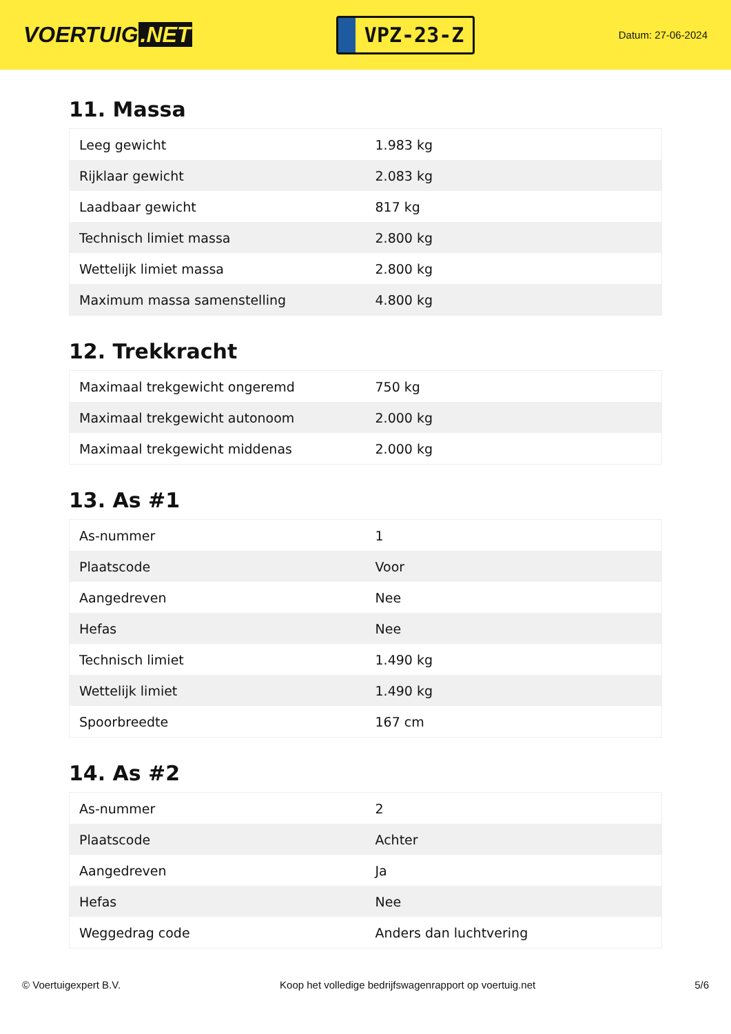VOERTUIG.NET
VPZ-23-Z
Datum: 27-06-2024
11. Massa
| Leeg gewicht | 1.983 kg |
| Rijklaar gewicht | 2.083 kg |
| Laadbaar gewicht | 817 kg |
| Technisch limiet massa | 2.800 kg |
| Wettelijk limiet massa | 2.800 kg |
| Maximum massa samenstelling | 4.800 kg |
12. Trekkracht
| Maximaal trekgewicht ongeremd | 750 kg |
| Maximaal trekgewicht autonoom | 2.000 kg |
| Maximaal trekgewicht middenas | 2.000 kg |
13. As #1
| As-nummer | 1 |
| Plaatscode | Voor |
| Aangedreven | Nee |
| Hefas | Nee |
| Technisch limiet | 1.490 kg |
| Wettelijk limiet | 1.490 kg |
| Spoorbreedte | 167 cm |
14. As #2
| As-nummer | 2 |
| Plaatscode | Achter |
| Aangedreven | Ja |
| Hefas | Nee |
| Weggedrag code | Anders dan luchtvering |
© Voertuigexpert B.V. Koop het volledige bedrijfswagenrapport op voertuig.net 5/6